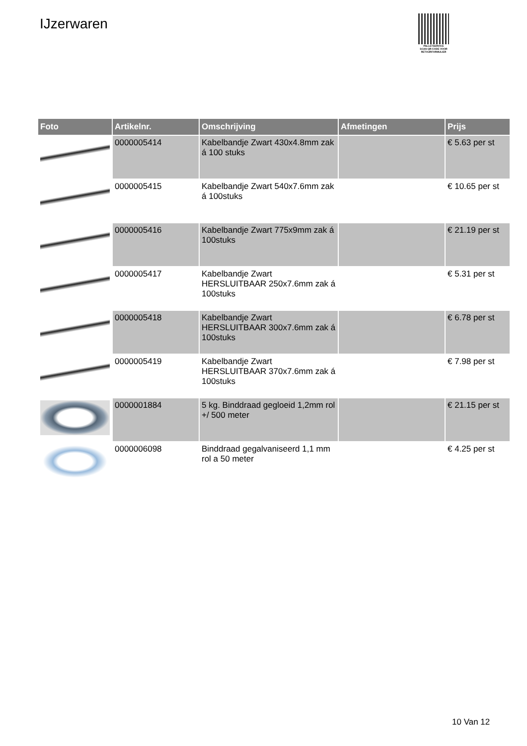IJzerwaren
PALLETSERVICE
SCAN QR-CODE VOOR RETOURFORMULIER
| Foto | Artikelnr. | Omschrijving | Afmetingen | Prijs |
| --- | --- | --- | --- | --- |
| | 0000005414 | Kabelbandje Zwart 430x4.8mm zak á 100 stuks | | € 5.63 per st |
| | 0000005415 | Kabelbandje Zwart 540x7.6mm zak á 100stuks | | € 10.65 per st |
| | 0000005416 | Kabelbandje Zwart 775x9mm zak á 100stuks | | € 21.19 per st |
| | 0000005417 | Kabelbandje Zwart HERSLUITBAAR 250x7.6mm zak á 100stuks | | € 5.31 per st |
| | 0000005418 | Kabelbandje Zwart HERSLUITBAAR 300x7.6mm zak á 100stuks | | € 6.78 per st |
| | 0000005419 | Kabelbandje Zwart HERSLUITBAAR 370x7.6mm zak á 100stuks | | € 7.98 per st |
| | 0000001884 | 5 kg. Binddraad gegloeid 1,2mm rol +/ 500 meter | | € 21.15 per st |
| | 0000006098 | Binddraad gegalvaniseerd 1,1 mm rol a 50 meter | | € 4.25 per st |
10 Van 12